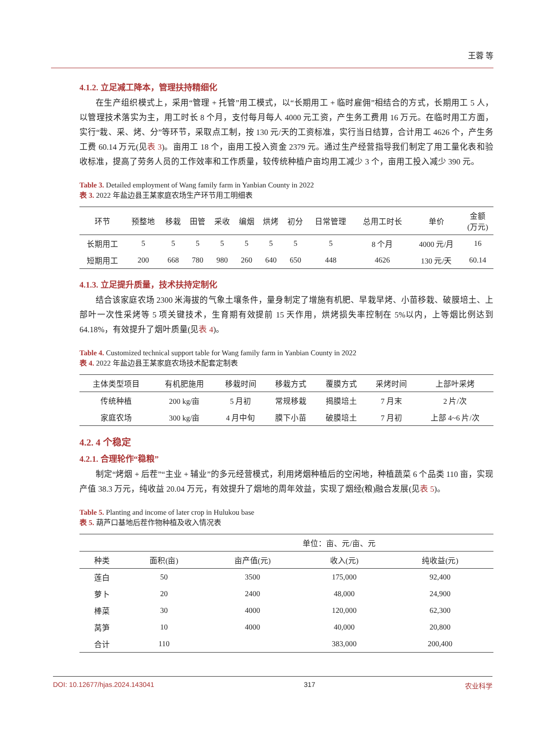王蓉 等
4.1.2. 立足减工降本，管理扶持精细化
在生产组织模式上，采用“管理 + 托管”用工模式，以“长期用工 + 临时雇佣”相结合的方式，长期用工 5 人，以管理技术落实为主，用工时长 8 个月，支付每月每人 4000 元工资，产生务工费用 16 万元。在临时用工方面，实行“栽、采、烤、分”等环节，采取点工制，按 130 元/天的工资标准，实行当日结算，合计用工 4626 个，产生务工费 60.14 万元(见表 3)。亩用工 18 个，亩用工投入资金 2379 元。通过生产经营指导我们制定了用工量化表和验收标准，提高了劳务人员的工作效率和工作质量，较传统种植户亩均用工减少 3 个，亩用工投入减少 390 元。
Table 3. Detailed employment of Wang family farm in Yanbian County in 2022
表 3. 2022 年盐边县王某家庭农场生产环节用工明细表
| 环节 | 预整地 | 移栽 | 田管 | 采收 | 编烟 | 烘烤 | 初分 | 日常管理 | 总用工时长 | 单价 | 金额 (万元) |
| --- | --- | --- | --- | --- | --- | --- | --- | --- | --- | --- | --- |
| 长期用工 | 5 | 5 | 5 | 5 | 5 | 5 | 5 | 5 | 8 个月 | 4000 元/月 | 16 |
| 短期用工 | 200 | 668 | 780 | 980 | 260 | 640 | 650 | 448 | 4626 | 130 元/天 | 60.14 |
4.1.3. 立足提升质量，技术扶持定制化
结合该家庭农场 2300 米海拔的气象土壤条件，量身制定了增施有机肥、早栽早烤、小苗移栽、破膜培土、上部叶一次性采烤等 5 项关键技术，生育期有效提前 15 天作用，烘烤损失率控制在 5%以内，上等烟比例达到 64.18%，有效提升了烟叶质量(见表 4)。
Table 4. Customized technical support table for Wang family farm in Yanbian County in 2022
表 4. 2022 年盐边县王某家庭农场技术配套定制表
| 主体类型项目 | 有机肥施用 | 移栽时间 | 移栽方式 | 覆膜方式 | 采烤时间 | 上部叶采烤 |
| --- | --- | --- | --- | --- | --- | --- |
| 传统种植 | 200 kg/亩 | 5 月初 | 常规移栽 | 揭膜培土 | 7 月末 | 2 片/次 |
| 家庭农场 | 300 kg/亩 | 4 月中旬 | 膜下小苗 | 破膜培土 | 7 月初 | 上部 4~6 片/次 |
4.2. 4 个稳定
4.2.1. 合理轮作“稳粮”
制定“烤烟 + 后茬”“主业 + 辅业”的多元经营模式，利用烤烟种植后的空闲地，种植蔬菜 6 个品类 110 亩，实现产值 38.3 万元，纯收益 20.04 万元，有效提升了烟地的周年效益，实现了烟经(粮)融合发展(见表 5)。
Table 5. Planting and income of later crop in Hulukou base
表 5. 葫芦口基地后茬作物种植及收入情况表
| | | | 单位：亩、元/亩、元 | |
| --- | --- | --- | --- | --- |
| 种类 | 面积(亩) | 亩产值(元) | 收入(元) | 纯收益(元) |
| 莲白 | 50 | 3500 | 175,000 | 92,400 |
| 萝卜 | 20 | 2400 | 48,000 | 24,900 |
| 棒菜 | 30 | 4000 | 120,000 | 62,300 |
| 莴笋 | 10 | 4000 | 40,000 | 20,800 |
| 合计 | 110 | | 383,000 | 200,400 |
DOI: 10.12677/hjas.2024.143041 317 农业科学